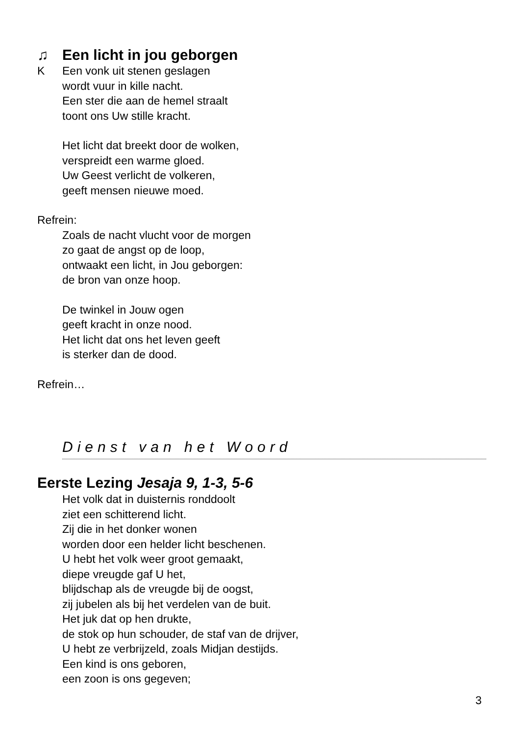♫ Een licht in jou geborgen
K Een vonk uit stenen geslagen
wordt vuur in kille nacht.
Een ster die aan de hemel straalt
toont ons Uw stille kracht.
Het licht dat breekt door de wolken,
verspreidt een warme gloed.
Uw Geest verlicht de volkeren,
geeft mensen nieuwe moed.
Refrein:
Zoals de nacht vlucht voor de morgen
zo gaat de angst op de loop,
ontwaakt een licht, in Jou geborgen:
de bron van onze hoop.
De twinkel in Jouw ogen
geeft kracht in onze nood.
Het licht dat ons het leven geeft
is sterker dan de dood.
Refrein…
Dienst van het Woord
Eerste Lezing Jesaja 9, 1-3, 5-6
Het volk dat in duisternis ronddoolt
ziet een schitterend licht.
Zij die in het donker wonen
worden door een helder licht beschenen.
U hebt het volk weer groot gemaakt,
diepe vreugde gaf U het,
blijdschap als de vreugde bij de oogst,
zij jubelen als bij het verdelen van de buit.
Het juk dat op hen drukte,
de stok op hun schouder, de staf van de drijver,
U hebt ze verbrijzeld, zoals Midjan destijds.
Een kind is ons geboren,
een zoon is ons gegeven;
3